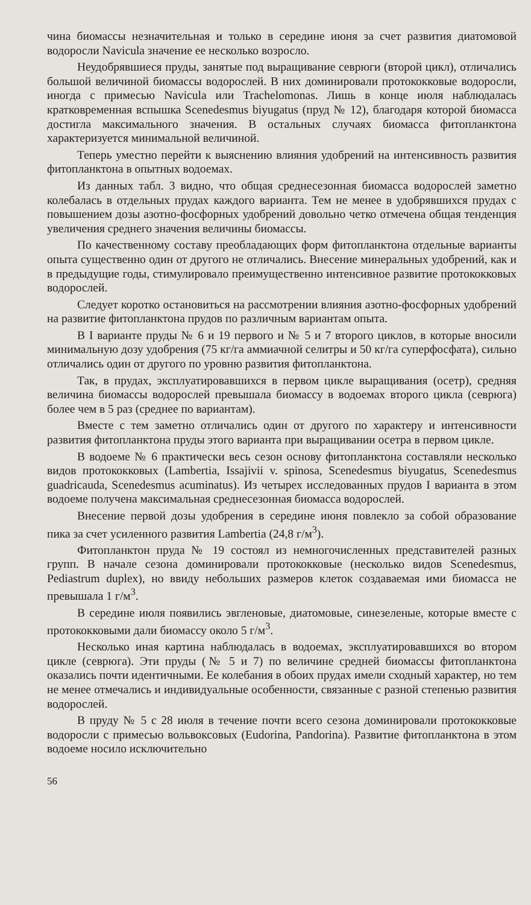чина биомассы незначительная и только в середине июня за счет развития диатомовой водоросли Navicula значение ее несколько возросло.
Неудобрявшиеся пруды, занятые под выращивание севрюги (второй цикл), отличались большой величиной биомассы водорослей. В них доминировали протококковые водоросли, иногда с примесью Navicula или Trachelomonas. Лишь в конце июля наблюдалась кратковременная вспышка Scenedesmus biyugatus (пруд № 12), благодаря которой биомасса достигла максимального значения. В остальных случаях биомасса фитопланктона характеризуется минимальной величиной.
Теперь уместно перейти к выяснению влияния удобрений на интенсивность развития фитопланктона в опытных водоемах.
Из данных табл. 3 видно, что общая среднесезонная биомасса водорослей заметно колебалась в отдельных прудах каждого варианта. Тем не менее в удобрявшихся прудах с повышением дозы азотно-фосфорных удобрений довольно четко отмечена общая тенденция увеличения среднего значения величины биомассы.
По качественному составу преобладающих форм фитопланктона отдельные варианты опыта существенно один от другого не отличались. Внесение минеральных удобрений, как и в предыдущие годы, стимулировало преимущественно интенсивное развитие протококковых водорослей.
Следует коротко остановиться на рассмотрении влияния азотно-фосфорных удобрений на развитие фитопланктона прудов по различным вариантам опыта.
В I варианте пруды № 6 и 19 первого и № 5 и 7 второго циклов, в которые вносили минимальную дозу удобрения (75 кг/га аммиачной селитры и 50 кг/га суперфосфата), сильно отличались один от другого по уровню развития фитопланктона.
Так, в прудах, эксплуатировавшихся в первом цикле выращивания (осетр), средняя величина биомассы водорослей превышала биомассу в водоемах второго цикла (севрюга) более чем в 5 раз (среднее по вариантам).
Вместе с тем заметно отличались один от другого по характеру и интенсивности развития фитопланктона пруды этого варианта при выращивании осетра в первом цикле.
В водоеме № 6 практически весь сезон основу фитопланктона составляли несколько видов протококковых (Lambertia, Issajivii v. spinosa, Scenedesmus biyugatus, Scenedesmus guadricauda, Scenedesmus acuminatus). Из четырех исследованных прудов I варианта в этом водоеме получена максимальная среднесезонная биомасса водорослей.
Внесение первой дозы удобрения в середине июня повлекло за собой образование пика за счет усиленного развития Lambertia (24,8 г/м<sup>3</sup>).
Фитопланктон пруда № 19 состоял из немногочисленных представителей разных групп. В начале сезона доминировали протококковые (несколько видов Scenedesmus, Pediastrum duplex), но ввиду небольших размеров клеток создаваемая ими биомасса не превышала 1 г/м<sup>3</sup>.
В середине июля появились эвгленовые, диатомовые, синезеленые, которые вместе с протококковыми дали биомассу около 5 г/м<sup>3</sup>.
Несколько иная картина наблюдалась в водоемах, эксплуатировавшихся во втором цикле (севрюга). Эти пруды (№ 5 и 7) по величине средней биомассы фитопланктона оказались почти идентичными. Ее колебания в обоих прудах имели сходный характер, но тем не менее отмечались и индивидуальные особенности, связанные с разной степенью развития водорослей.
В пруду № 5 с 28 июля в течение почти всего сезона доминировали протококковые водоросли с примесью вольвоксовых (Eudorina, Pandorina). Развитие фитопланктона в этом водоеме носило исключительно
56